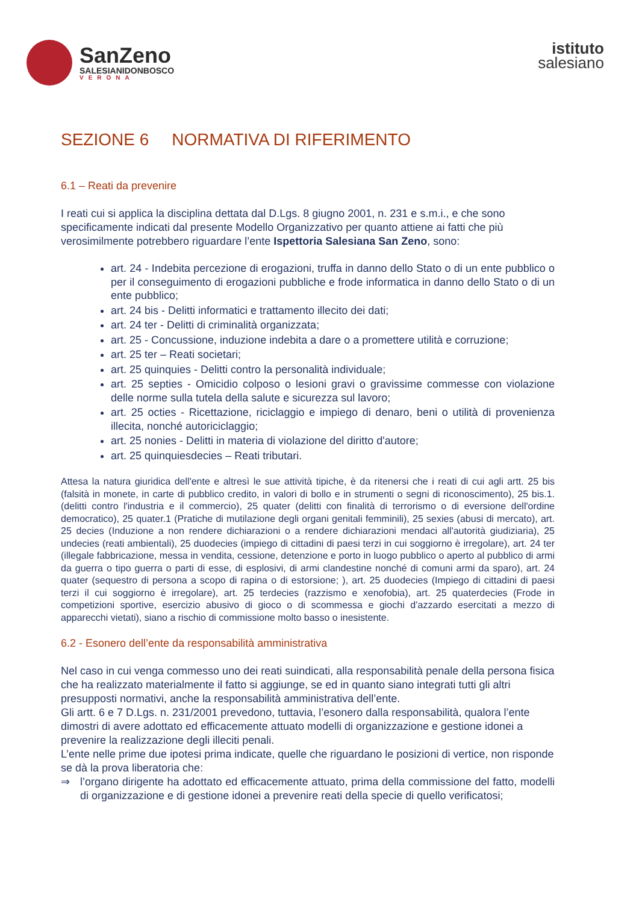SanZeno
SALESIANIDONBOSCO
VERONA
istituto
salesiano
SEZIONE 6 NORMATIVA DI RIFERIMENTO
6.1 – Reati da prevenire
I reati cui si applica la disciplina dettata dal D.Lgs. 8 giugno 2001, n. 231 e s.m.i., e che sono specificamente indicati dal presente Modello Organizzativo per quanto attiene ai fatti che più verosimilmente potrebbero riguardare l’ente Ispettoria Salesiana San Zeno, sono:
art. 24 - Indebita percezione di erogazioni, truffa in danno dello Stato o di un ente pubblico o per il conseguimento di erogazioni pubbliche e frode informatica in danno dello Stato o di un ente pubblico;
art. 24 bis - Delitti informatici e trattamento illecito dei dati;
art. 24 ter - Delitti di criminalità organizzata;
art. 25 - Concussione, induzione indebita a dare o a promettere utilità e corruzione;
art. 25 ter – Reati societari;
art. 25 quinquies - Delitti contro la personalità individuale;
art. 25 septies - Omicidio colposo o lesioni gravi o gravissime commesse con violazione delle norme sulla tutela della salute e sicurezza sul lavoro;
art. 25 octies - Ricettazione, riciclaggio e impiego di denaro, beni o utilità di provenienza illecita, nonché autoriciclaggio;
art. 25 nonies - Delitti in materia di violazione del diritto d'autore;
art. 25 quinquiesdecies – Reati tributari.
Attesa la natura giuridica dell'ente e altresì le sue attività tipiche, è da ritenersi che i reati di cui agli artt. 25 bis (falsità in monete, in carte di pubblico credito, in valori di bollo e in strumenti o segni di riconoscimento), 25 bis.1. (delitti contro l'industria e il commercio), 25 quater (delitti con finalità di terrorismo o di eversione dell'ordine democratico), 25 quater.1 (Pratiche di mutilazione degli organi genitali femminili), 25 sexies (abusi di mercato), art. 25 decies (Induzione a non rendere dichiarazioni o a rendere dichiarazioni mendaci all'autorità giudiziaria), 25 undecies (reati ambientali), 25 duodecies (impiego di cittadini di paesi terzi in cui soggiorno è irregolare), art. 24 ter (illegale fabbricazione, messa in vendita, cessione, detenzione e porto in luogo pubblico o aperto al pubblico di armi da guerra o tipo guerra o parti di esse, di esplosivi, di armi clandestine nonché di comuni armi da sparo), art. 24 quater (sequestro di persona a scopo di rapina o di estorsione; ), art. 25 duodecies (Impiego di cittadini di paesi terzi il cui soggiorno è irregolare), art. 25 terdecies (razzismo e xenofobia), art. 25 quaterdecies (Frode in competizioni sportive, esercizio abusivo di gioco o di scommessa e giochi d’azzardo esercitati a mezzo di apparecchi vietati), siano a rischio di commissione molto basso o inesistente.
6.2 - Esonero dell’ente da responsabilità amministrativa
Nel caso in cui venga commesso uno dei reati suindicati, alla responsabilità penale della persona fisica che ha realizzato materialmente il fatto si aggiunge, se ed in quanto siano integrati tutti gli altri presupposti normativi, anche la responsabilità amministrativa dell’ente.
Gli artt. 6 e 7 D.Lgs. n. 231/2001 prevedono, tuttavia, l’esonero dalla responsabilità, qualora l’ente dimostri di avere adottato ed efficacemente attuato modelli di organizzazione e gestione idonei a prevenire la realizzazione degli illeciti penali.
L’ente nelle prime due ipotesi prima indicate, quelle che riguardano le posizioni di vertice, non risponde se dà la prova liberatoria che:
⇒ l’organo dirigente ha adottato ed efficacemente attuato, prima della commissione del fatto, modelli di organizzazione e di gestione idonei a prevenire reati della specie di quello verificatosi;